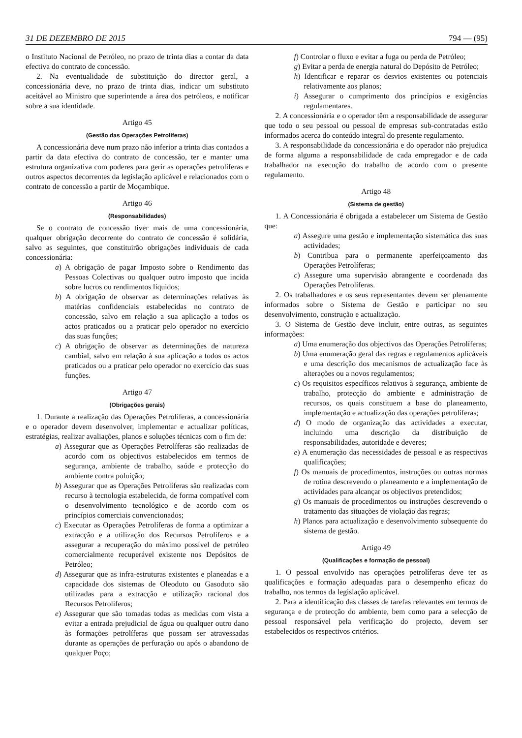31 DE DEZEMBRO DE 2015 794 — (95)
o Instituto Nacional de Petróleo, no prazo de trinta dias a contar da data efectiva do contrato de concessão.
2. Na eventualidade de substituição do director geral, a concessionária deve, no prazo de trinta dias, indicar um substituto aceitável ao Ministro que superintende a área dos petróleos, e notificar sobre a sua identidade.
Artigo 45
(Gestão das Operações Petrolíferas)
A concessionária deve num prazo não inferior a trinta dias contados a partir da data efectiva do contrato de concessão, ter e manter uma estrutura organizativa com poderes para gerir as operações petrolíferas e outros aspectos decorrentes da legislação aplicável e relacionados com o contrato de concessão a partir de Moçambique.
Artigo 46
(Responsabilidades)
Se o contrato de concessão tiver mais de uma concessionária, qualquer obrigação decorrente do contrato de concessão é solidária, salvo as seguintes, que constituirão obrigações individuais de cada concessionária:
a) A obrigação de pagar Imposto sobre o Rendimento das Pessoas Colectivas ou qualquer outro imposto que incida sobre lucros ou rendimentos líquidos;
b) A obrigação de observar as determinações relativas às matérias confidenciais estabelecidas no contrato de concessão, salvo em relação a sua aplicação a todos os actos praticados ou a praticar pelo operador no exercício das suas funções;
c) A obrigação de observar as determinações de natureza cambial, salvo em relação à sua aplicação a todos os actos praticados ou a praticar pelo operador no exercício das suas funções.
Artigo 47
(Obrigações gerais)
1. Durante a realização das Operações Petrolíferas, a concessionária e o operador devem desenvolver, implementar e actualizar políticas, estratégias, realizar avaliações, planos e soluções técnicas com o fim de:
a) Assegurar que as Operações Petrolíferas são realizadas de acordo com os objectivos estabelecidos em termos de segurança, ambiente de trabalho, saúde e protecção do ambiente contra poluição;
b) Assegurar que as Operações Petrolíferas são realizadas com recurso à tecnologia estabelecida, de forma compatível com o desenvolvimento tecnológico e de acordo com os princípios comerciais convencionados;
c) Executar as Operações Petrolíferas de forma a optimizar a extracção e a utilização dos Recursos Petrolíferos e a assegurar a recuperação do máximo possível de petróleo comercialmente recuperável existente nos Depósitos de Petróleo;
d) Assegurar que as infra-estruturas existentes e planeadas e a capacidade dos sistemas de Oleoduto ou Gasoduto são utilizadas para a extracção e utilização racional dos Recursos Petrolíferos;
e) Assegurar que são tomadas todas as medidas com vista a evitar a entrada prejudicial de água ou qualquer outro dano às formações petrolíferas que possam ser atravessadas durante as operações de perfuração ou após o abandono de qualquer Poço;
f) Controlar o fluxo e evitar a fuga ou perda de Petróleo;
g) Evitar a perda de energia natural do Depósito de Petróleo;
h) Identificar e reparar os desvios existentes ou potenciais relativamente aos planos;
i) Assegurar o cumprimento dos princípios e exigências regulamentares.
2. A concessionária e o operador têm a responsabilidade de assegurar que todo o seu pessoal ou pessoal de empresas sub-contratadas estão informados acerca do conteúdo integral do presente regulamento.
3. A responsabilidade da concessionária e do operador não prejudica de forma alguma a responsabilidade de cada empregador e de cada trabalhador na execução do trabalho de acordo com o presente regulamento.
Artigo 48
(Sistema de gestão)
1. A Concessionária é obrigada a estabelecer um Sistema de Gestão que:
a) Assegure uma gestão e implementação sistemática das suas actividades;
b) Contribua para o permanente aperfeiçoamento das Operações Petrolíferas;
c) Assegure uma supervisão abrangente e coordenada das Operações Petrolíferas.
2. Os trabalhadores e os seus representantes devem ser plenamente informados sobre o Sistema de Gestão e participar no seu desenvolvimento, construção e actualização.
3. O Sistema de Gestão deve incluir, entre outras, as seguintes informações:
a) Uma enumeração dos objectivos das Operações Petrolíferas;
b) Uma enumeração geral das regras e regulamentos aplicáveis e uma descrição dos mecanismos de actualização face às alterações ou a novos regulamentos;
c) Os requisitos específicos relativos à segurança, ambiente de trabalho, protecção do ambiente e administração de recursos, os quais constituem a base do planeamento, implementação e actualização das operações petrolíferas;
d) O modo de organização das actividades a executar, incluindo uma descrição da distribuição de responsabilidades, autoridade e deveres;
e) A enumeração das necessidades de pessoal e as respectivas qualificações;
f) Os manuais de procedimentos, instruções ou outras normas de rotina descrevendo o planeamento e a implementação de actividades para alcançar os objectivos pretendidos;
g) Os manuais de procedimentos ou instruções descrevendo o tratamento das situações de violação das regras;
h) Planos para actualização e desenvolvimento subsequente do sistema de gestão.
Artigo 49
(Qualificações e formação de pessoal)
1. O pessoal envolvido nas operações petrolíferas deve ter as qualificações e formação adequadas para o desempenho eficaz do trabalho, nos termos da legislação aplicável.
2. Para a identificação das classes de tarefas relevantes em termos de segurança e de protecção do ambiente, bem como para a selecção de pessoal responsável pela verificação do projecto, devem ser estabelecidos os respectivos critérios.